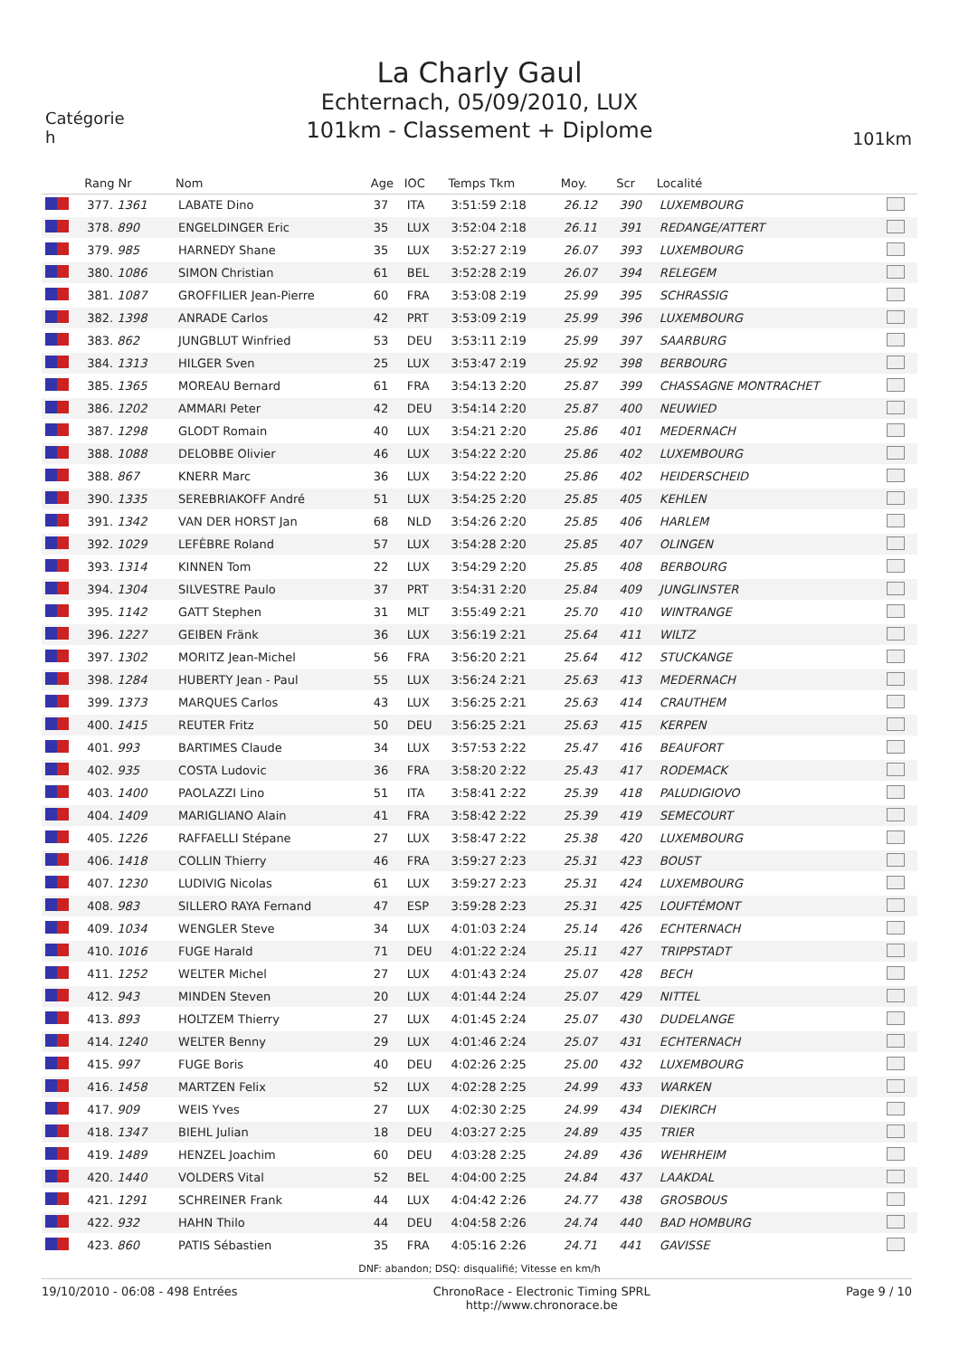La Charly Gaul
Echternach, 05/09/2010, LUX
101km - Classement + Diplome
Catégorie
h
101km
| | Rang Nr | Nom | Age | IOC | Temps Tkm | Moy. | Scr | Localité | |
| --- | --- | --- | --- | --- | --- | --- | --- | --- | --- |
| | 377. 1361 | LABATE Dino | 37 | ITA | 3:51:59 2:18 | 26.12 | 390 | LUXEMBOURG | |
| | 378. 890 | ENGELDINGER Eric | 35 | LUX | 3:52:04 2:18 | 26.11 | 391 | REDANGE/ATTERT | |
| | 379. 985 | HARNEDY Shane | 35 | LUX | 3:52:27 2:19 | 26.07 | 393 | LUXEMBOURG | |
| | 380. 1086 | SIMON Christian | 61 | BEL | 3:52:28 2:19 | 26.07 | 394 | RELEGEM | |
| | 381. 1087 | GROFFILIER Jean-Pierre | 60 | FRA | 3:53:08 2:19 | 25.99 | 395 | SCHRASSIG | |
| | 382. 1398 | ANRADE Carlos | 42 | PRT | 3:53:09 2:19 | 25.99 | 396 | LUXEMBOURG | |
| | 383. 862 | JUNGBLUT Winfried | 53 | DEU | 3:53:11 2:19 | 25.99 | 397 | SAARBURG | |
| | 384. 1313 | HILGER Sven | 25 | LUX | 3:53:47 2:19 | 25.92 | 398 | BERBOURG | |
| | 385. 1365 | MOREAU Bernard | 61 | FRA | 3:54:13 2:20 | 25.87 | 399 | CHASSAGNE MONTRACHET | |
| | 386. 1202 | AMMARI Peter | 42 | DEU | 3:54:14 2:20 | 25.87 | 400 | NEUWIED | |
| | 387. 1298 | GLODT Romain | 40 | LUX | 3:54:21 2:20 | 25.86 | 401 | MEDERNACH | |
| | 388. 1088 | DELOBBE Olivier | 46 | LUX | 3:54:22 2:20 | 25.86 | 402 | LUXEMBOURG | |
| | 388. 867 | KNERR Marc | 36 | LUX | 3:54:22 2:20 | 25.86 | 402 | HEIDERSCHEID | |
| | 390. 1335 | SEREBRIAKOFF André | 51 | LUX | 3:54:25 2:20 | 25.85 | 405 | KEHLEN | |
| | 391. 1342 | VAN DER HORST Jan | 68 | NLD | 3:54:26 2:20 | 25.85 | 406 | HARLEM | |
| | 392. 1029 | LEFÈBRE Roland | 57 | LUX | 3:54:28 2:20 | 25.85 | 407 | OLINGEN | |
| | 393. 1314 | KINNEN Tom | 22 | LUX | 3:54:29 2:20 | 25.85 | 408 | BERBOURG | |
| | 394. 1304 | SILVESTRE Paulo | 37 | PRT | 3:54:31 2:20 | 25.84 | 409 | JUNGLINSTER | |
| | 395. 1142 | GATT Stephen | 31 | MLT | 3:55:49 2:21 | 25.70 | 410 | WINTRANGE | |
| | 396. 1227 | GEIBEN Fränk | 36 | LUX | 3:56:19 2:21 | 25.64 | 411 | WILTZ | |
| | 397. 1302 | MORITZ Jean-Michel | 56 | FRA | 3:56:20 2:21 | 25.64 | 412 | STUCKANGE | |
| | 398. 1284 | HUBERTY Jean - Paul | 55 | LUX | 3:56:24 2:21 | 25.63 | 413 | MEDERNACH | |
| | 399. 1373 | MARQUES Carlos | 43 | LUX | 3:56:25 2:21 | 25.63 | 414 | CRAUTHEM | |
| | 400. 1415 | REUTER Fritz | 50 | DEU | 3:56:25 2:21 | 25.63 | 415 | KERPEN | |
| | 401. 993 | BARTIMES Claude | 34 | LUX | 3:57:53 2:22 | 25.47 | 416 | BEAUFORT | |
| | 402. 935 | COSTA Ludovic | 36 | FRA | 3:58:20 2:22 | 25.43 | 417 | RODEMACK | |
| | 403. 1400 | PAOLAZZI Lino | 51 | ITA | 3:58:41 2:22 | 25.39 | 418 | PALUDIGIOVO | |
| | 404. 1409 | MARIGLIANO Alain | 41 | FRA | 3:58:42 2:22 | 25.39 | 419 | SEMECOURT | |
| | 405. 1226 | RAFFAELLI Stépane | 27 | LUX | 3:58:47 2:22 | 25.38 | 420 | LUXEMBOURG | |
| | 406. 1418 | COLLIN Thierry | 46 | FRA | 3:59:27 2:23 | 25.31 | 423 | BOUST | |
| | 407. 1230 | LUDIVIG Nicolas | 61 | LUX | 3:59:27 2:23 | 25.31 | 424 | LUXEMBOURG | |
| | 408. 983 | SILLERO RAYA Fernand | 47 | ESP | 3:59:28 2:23 | 25.31 | 425 | LOUFTÉMONT | |
| | 409. 1034 | WENGLER Steve | 34 | LUX | 4:01:03 2:24 | 25.14 | 426 | ECHTERNACH | |
| | 410. 1016 | FUGE Harald | 71 | DEU | 4:01:22 2:24 | 25.11 | 427 | TRIPPSTADT | |
| | 411. 1252 | WELTER Michel | 27 | LUX | 4:01:43 2:24 | 25.07 | 428 | BECH | |
| | 412. 943 | MINDEN Steven | 20 | LUX | 4:01:44 2:24 | 25.07 | 429 | NITTEL | |
| | 413. 893 | HOLTZEM Thierry | 27 | LUX | 4:01:45 2:24 | 25.07 | 430 | DUDELANGE | |
| | 414. 1240 | WELTER Benny | 29 | LUX | 4:01:46 2:24 | 25.07 | 431 | ECHTERNACH | |
| | 415. 997 | FUGE Boris | 40 | DEU | 4:02:26 2:25 | 25.00 | 432 | LUXEMBOURG | |
| | 416. 1458 | MARTZEN Felix | 52 | LUX | 4:02:28 2:25 | 24.99 | 433 | WARKEN | |
| | 417. 909 | WEIS Yves | 27 | LUX | 4:02:30 2:25 | 24.99 | 434 | DIEKIRCH | |
| | 418. 1347 | BIEHL Julian | 18 | DEU | 4:03:27 2:25 | 24.89 | 435 | TRIER | |
| | 419. 1489 | HENZEL Joachim | 60 | DEU | 4:03:28 2:25 | 24.89 | 436 | WEHRHEIM | |
| | 420. 1440 | VOLDERS Vital | 52 | BEL | 4:04:00 2:25 | 24.84 | 437 | LAAKDAL | |
| | 421. 1291 | SCHREINER Frank | 44 | LUX | 4:04:42 2:26 | 24.77 | 438 | GROSBOUS | |
| | 422. 932 | HAHN Thilo | 44 | DEU | 4:04:58 2:26 | 24.74 | 440 | BAD HOMBURG | |
| | 423. 860 | PATIS Sébastien | 35 | FRA | 4:05:16 2:26 | 24.71 | 441 | GAVISSE | |
DNF: abandon; DSQ: disqualifié; Vitesse en km/h
19/10/2010 - 06:08 - 498 Entrées ChronoRace - Electronic Timing SPRL
http://www.chronorace.be Page 9 / 10